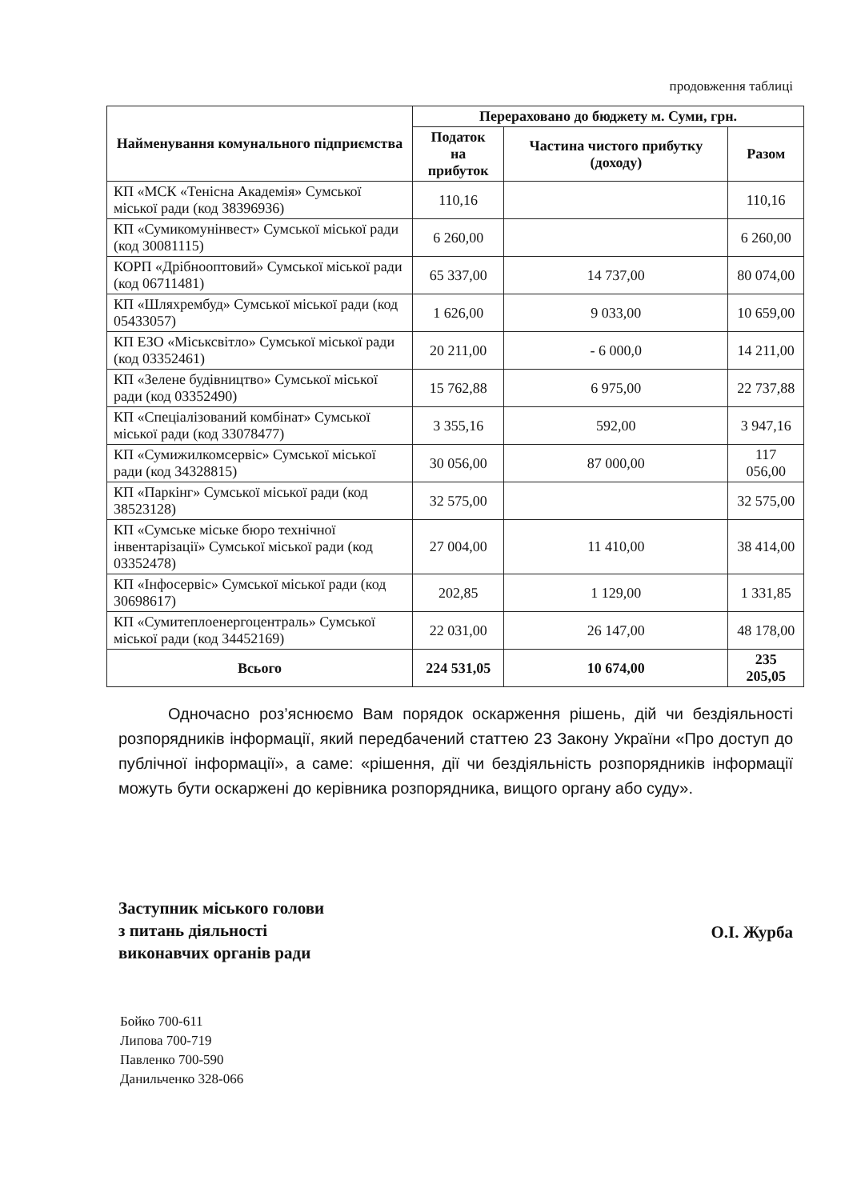продовження таблиці
| Найменування комунального підприємства | Перераховано до бюджету м. Суми, грн. | | |
| --- | --- | --- | --- |
| | Податок на прибуток | Частина чистого прибутку (доходу) | Разом |
| КП «МСК «Тенісна Академія» Сумської міської ради (код 38396936) | 110,16 | | 110,16 |
| КП «Сумикомунінвест» Сумської міської ради (код 30081115) | 6 260,00 | | 6 260,00 |
| КОРП «Дрібнооптовий» Сумської міської ради (код 06711481) | 65 337,00 | 14 737,00 | 80 074,00 |
| КП «Шляхрембуд» Сумської міської ради (код 05433057) | 1 626,00 | 9 033,00 | 10 659,00 |
| КП ЕЗО «Міськсвітло» Сумської міської ради (код 03352461) | 20 211,00 | - 6 000,0 | 14 211,00 |
| КП «Зелене будівництво» Сумської міської ради (код 03352490) | 15 762,88 | 6 975,00 | 22 737,88 |
| КП «Спеціалізований комбінат» Сумської міської ради (код 33078477) | 3 355,16 | 592,00 | 3 947,16 |
| КП «Сумижилкомсервіс» Сумської міської ради (код 34328815) | 30 056,00 | 87 000,00 | 117 056,00 |
| КП «Паркінг» Сумської міської ради (код 38523128) | 32 575,00 | | 32 575,00 |
| КП «Сумське міське бюро технічної інвентарізації» Сумської міської ради (код 03352478) | 27 004,00 | 11 410,00 | 38 414,00 |
| КП «Інфосервіс» Сумської міської ради (код 30698617) | 202,85 | 1 129,00 | 1 331,85 |
| КП «Сумитеплоенергоцентраль» Сумської міської ради (код 34452169) | 22 031,00 | 26 147,00 | 48 178,00 |
| Всього | 224 531,05 | 10 674,00 | 235 205,05 |
Одночасно роз’яснюємо Вам порядок оскарження рішень, дій чи бездіяльності розпорядників інформації, який передбачений статтею 23 Закону України «Про доступ до публічної інформації», а саме: «рішення, дії чи бездіяльність розпорядників інформації можуть бути оскаржені до керівника розпорядника, вищого органу або суду».
Заступник міського голови
з питань діяльності
виконавчих органів ради
О.І. Журба
Бойко 700-611
Липова 700-719
Павленко 700-590
Данильченко 328-066